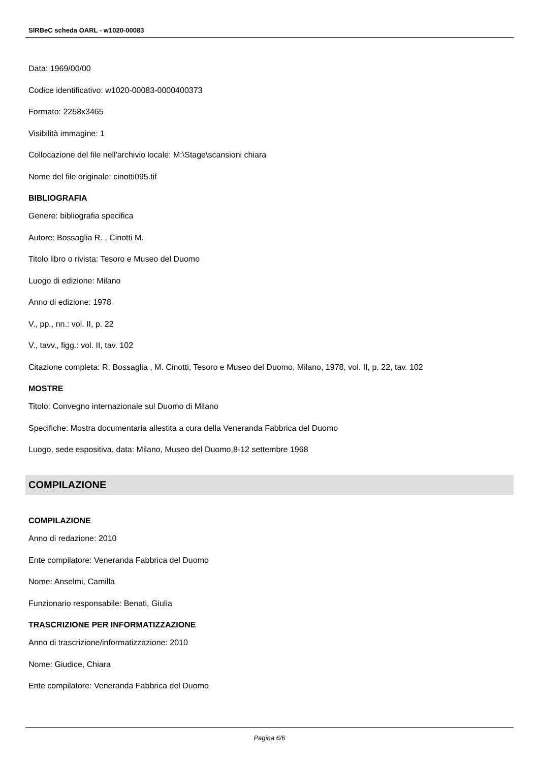SIRBeC scheda OARL - w1020-00083
Data: 1969/00/00
Codice identificativo: w1020-00083-0000400373
Formato: 2258x3465
Visibilità immagine: 1
Collocazione del file nell'archivio locale: M:\Stage\scansioni chiara
Nome del file originale: cinotti095.tif
BIBLIOGRAFIA
Genere: bibliografia specifica
Autore: Bossaglia R. , Cinotti M.
Titolo libro o rivista: Tesoro e Museo del Duomo
Luogo di edizione: Milano
Anno di edizione: 1978
V., pp., nn.: vol. II, p. 22
V., tavv., figg.: vol. II, tav. 102
Citazione completa: R. Bossaglia , M. Cinotti, Tesoro e Museo del Duomo, Milano, 1978, vol. II, p. 22, tav. 102
MOSTRE
Titolo: Convegno internazionale sul Duomo di Milano
Specifiche: Mostra documentaria allestita a cura della Veneranda Fabbrica del Duomo
Luogo, sede espositiva, data: Milano, Museo del Duomo,8-12 settembre 1968
COMPILAZIONE
COMPILAZIONE
Anno di redazione: 2010
Ente compilatore: Veneranda Fabbrica del Duomo
Nome: Anselmi, Camilla
Funzionario responsabile: Benati, Giulia
TRASCRIZIONE PER INFORMATIZZAZIONE
Anno di trascrizione/informatizzazione: 2010
Nome: Giudice, Chiara
Ente compilatore: Veneranda Fabbrica del Duomo
Pagina 6/6